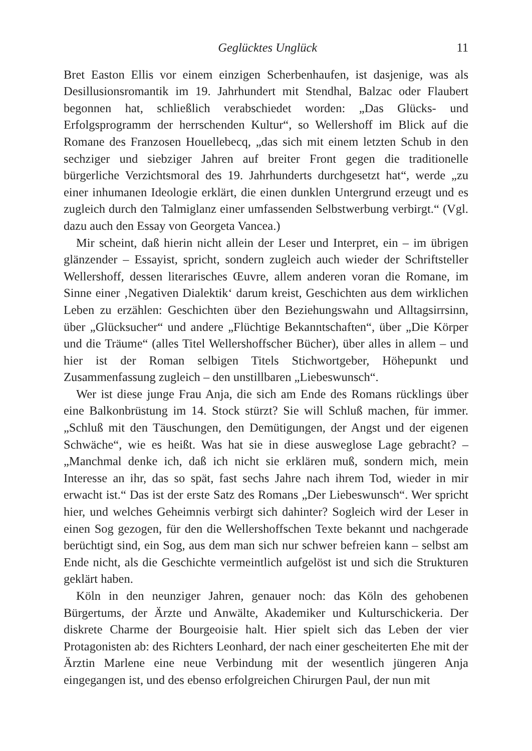Geglücktes Unglück 11
Bret Easton Ellis vor einem einzigen Scherbenhaufen, ist dasjenige, was als Desillusionsromantik im 19. Jahrhundert mit Stendhal, Balzac oder Flaubert begonnen hat, schließlich verabschiedet worden: „Das Glücks- und Erfolgsprogramm der herrschenden Kultur“, so Wellershoff im Blick auf die Romane des Franzosen Houellebecq, „das sich mit einem letzten Schub in den sechziger und siebziger Jahren auf breiter Front gegen die traditionelle bürgerliche Verzichtsmoral des 19. Jahrhunderts durchgesetzt hat“, werde „zu einer inhumanen Ideologie erklärt, die einen dunklen Untergrund erzeugt und es zugleich durch den Talmiglanz einer umfassenden Selbstwerbung verbirgt.“ (Vgl. dazu auch den Essay von Georgeta Vancea.)
Mir scheint, daß hierin nicht allein der Leser und Interpret, ein – im übrigen glänzender – Essayist, spricht, sondern zugleich auch wieder der Schriftsteller Wellershoff, dessen literarisches Œuvre, allem anderen voran die Romane, im Sinne einer ‚Negativen Dialektik‘ darum kreist, Geschichten aus dem wirklichen Leben zu erzählen: Geschichten über den Beziehungswahn und Alltagsirrsinn, über „Glücksucher“ und andere „Flüchtige Bekanntschaften“, über „Die Körper und die Träume“ (alles Titel Wellershoffscher Bücher), über alles in allem – und hier ist der Roman selbigen Titels Stichwortgeber, Höhepunkt und Zusammenfassung zugleich – den unstillbaren „Liebeswunsch“.
Wer ist diese junge Frau Anja, die sich am Ende des Romans rücklings über eine Balkonbrüstung im 14. Stock stürzt? Sie will Schluß machen, für immer. „Schluß mit den Täuschungen, den Demütigungen, der Angst und der eigenen Schwäche“, wie es heißt. Was hat sie in diese ausweglose Lage gebracht? – „Manchmal denke ich, daß ich nicht sie erklären muß, sondern mich, mein Interesse an ihr, das so spät, fast sechs Jahre nach ihrem Tod, wieder in mir erwacht ist.“ Das ist der erste Satz des Romans „Der Liebeswunsch“. Wer spricht hier, und welches Geheimnis verbirgt sich dahinter? Sogleich wird der Leser in einen Sog gezogen, für den die Wellershoffschen Texte bekannt und nachgerade berüchtigt sind, ein Sog, aus dem man sich nur schwer befreien kann – selbst am Ende nicht, als die Geschichte vermeintlich aufgelöst ist und sich die Strukturen geklärt haben.
Köln in den neunziger Jahren, genauer noch: das Köln des gehobenen Bürgertums, der Ärzte und Anwälte, Akademiker und Kulturschickeria. Der diskrete Charme der Bourgeoisie halt. Hier spielt sich das Leben der vier Protagonisten ab: des Richters Leonhard, der nach einer gescheiterten Ehe mit der Ärztin Marlene eine neue Verbindung mit der wesentlich jüngeren Anja eingegangen ist, und des ebenso erfolgreichen Chirurgen Paul, der nun mit